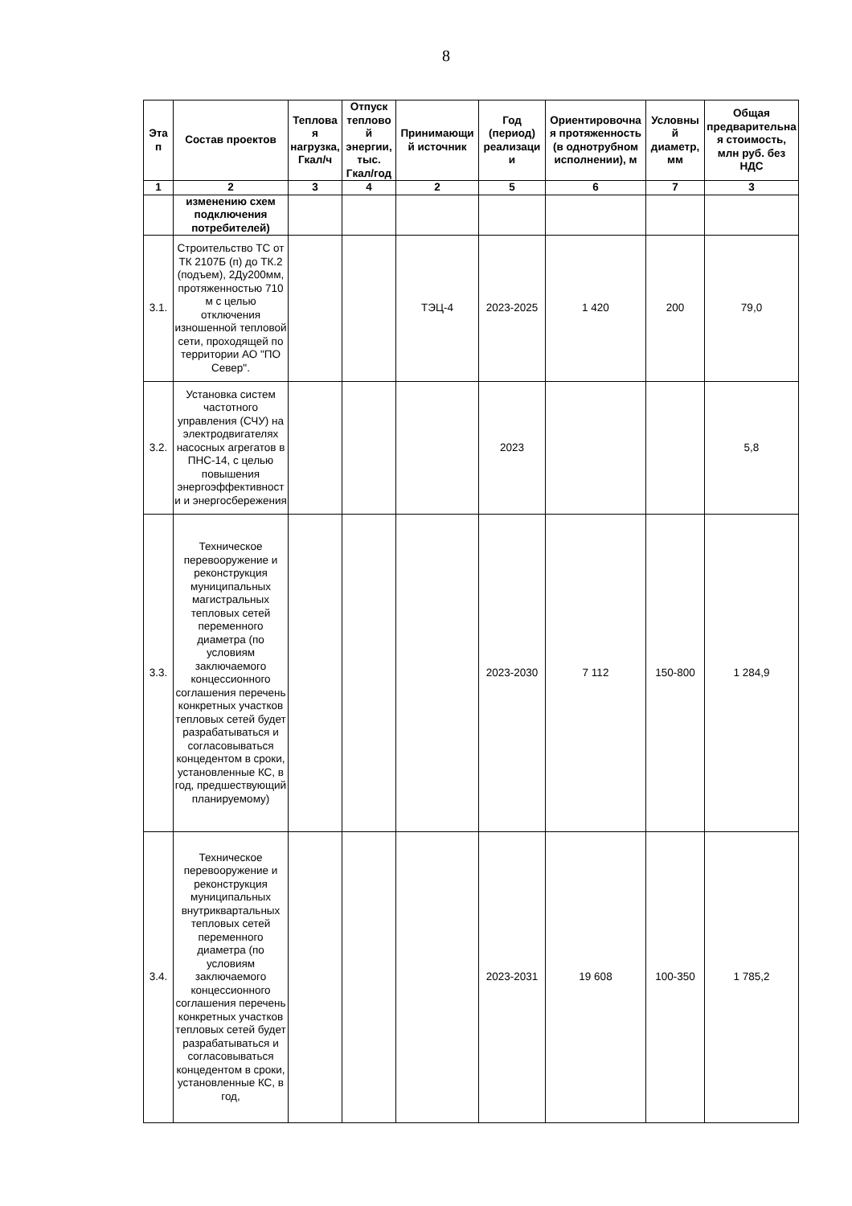8
| Эта п | Состав проектов | Теплова я нагрузка, Гкал/ч | Отпуск теплово й энергии, тыс. Гкал/год | Принимающи й источник | Год (период) реализаци и | Ориентировочна я протяженность (в однотрубном исполнении), м | Условны й диаметр, мм | Общая предварительна я стоимость, млн руб. без НДС |
| --- | --- | --- | --- | --- | --- | --- | --- | --- |
| 1 | 2 | 3 | 4 | 2 | 5 | 6 | 7 | 3 |
| | изменению схем подключения потребителей) | | | | | | | |
| 3.1. | Строительство ТС от ТК 2107Б (п) до ТК.2 (подъем), 2Ду200мм, протяженностью 710 м с целью отключения изношенной тепловой сети, проходящей по территории АО "ПО Север". | | | ТЭЦ-4 | 2023-2025 | 1 420 | 200 | 79,0 |
| 3.2. | Установка систем частотного управления (СЧУ) на электродвигателях насосных агрегатов в ПНС-14, с целью повышения энергоэффективност и и энергосбережения | | | | 2023 | | | 5,8 |
| 3.3. | Техническое перевооружение и реконструкция муниципальных магистральных тепловых сетей переменного диаметра (по условиям заключаемого концессионного соглашения перечень конкретных участков тепловых сетей будет разрабатываться и согласовываться концедентом в сроки, установленные КС, в год, предшествующий планируемому) | | | | 2023-2030 | 7 112 | 150-800 | 1 284,9 |
| 3.4. | Техническое перевооружение и реконструкция муниципальных внутриквартальных тепловых сетей переменного диаметра (по условиям заключаемого концессионного соглашения перечень конкретных участков тепловых сетей будет разрабатываться и согласовываться концедентом в сроки, установленные КС, в год, | | | | 2023-2031 | 19 608 | 100-350 | 1 785,2 |